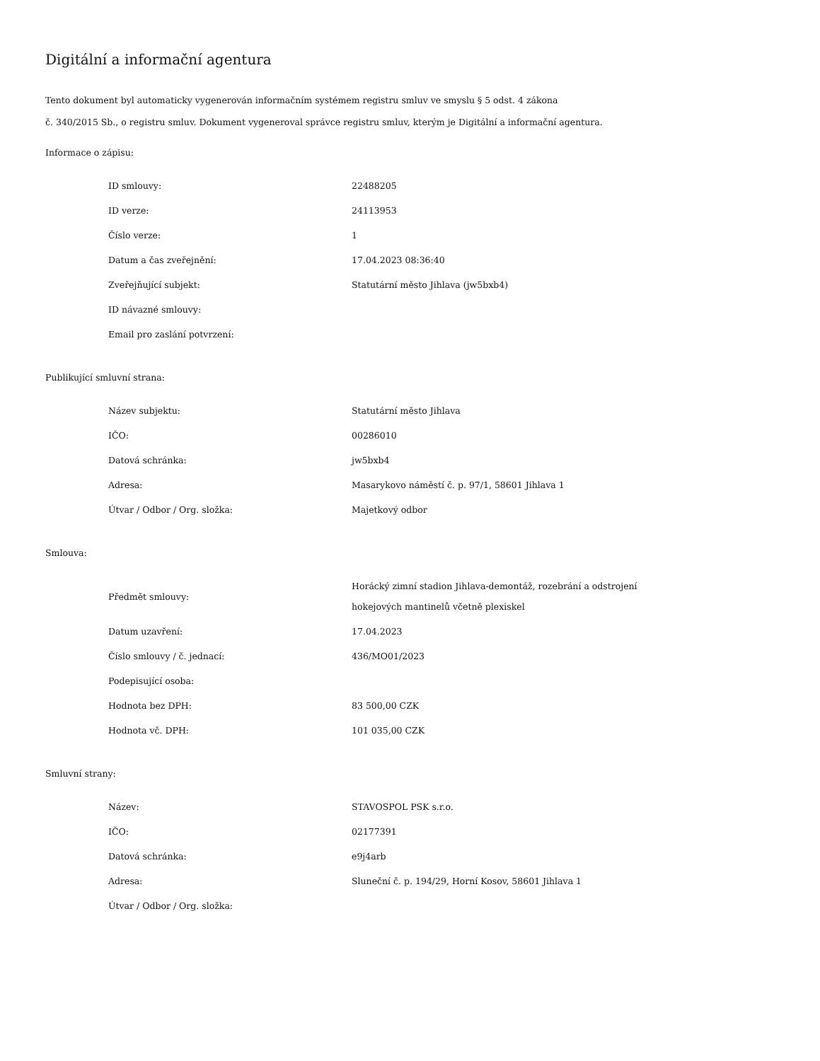Digitální a informační agentura
Tento dokument byl automaticky vygenerován informačním systémem registru smluv ve smyslu § 5 odst. 4 zákona
č. 340/2015 Sb., o registru smluv. Dokument vygeneroval správce registru smluv, kterým je Digitální a informační agentura.
Informace o zápisu:
| ID smlouvy: | 22488205 |
| ID verze: | 24113953 |
| Číslo verze: | 1 |
| Datum a čas zveřejnění: | 17.04.2023 08:36:40 |
| Zveřejňující subjekt: | Statutární město Jihlava (jw5bxb4) |
| ID návazné smlouvy: | |
| Email pro zaslání potvrzení: | |
Publikující smluvní strana:
| Název subjektu: | Statutární město Jihlava |
| IČO: | 00286010 |
| Datová schránka: | jw5bxb4 |
| Adresa: | Masarykovo náměstí č. p. 97/1, 58601 Jihlava 1 |
| Útvar / Odbor / Org. složka: | Majetkový odbor |
Smlouva:
| Předmět smlouvy: | Horácký zimní stadion Jihlava-demontáž, rozebrání a odstrojení hokejových mantinelů včetně plexiskel |
| Datum uzavření: | 17.04.2023 |
| Číslo smlouvy / č. jednací: | 436/MO01/2023 |
| Podepisující osoba: | |
| Hodnota bez DPH: | 83 500,00 CZK |
| Hodnota vč. DPH: | 101 035,00 CZK |
Smluvní strany:
| Název: | STAVOSPOL PSK s.r.o. |
| IČO: | 02177391 |
| Datová schránka: | e9j4arb |
| Adresa: | Sluneční č. p. 194/29, Horní Kosov, 58601 Jihlava 1 |
| Útvar / Odbor / Org. složka: | |